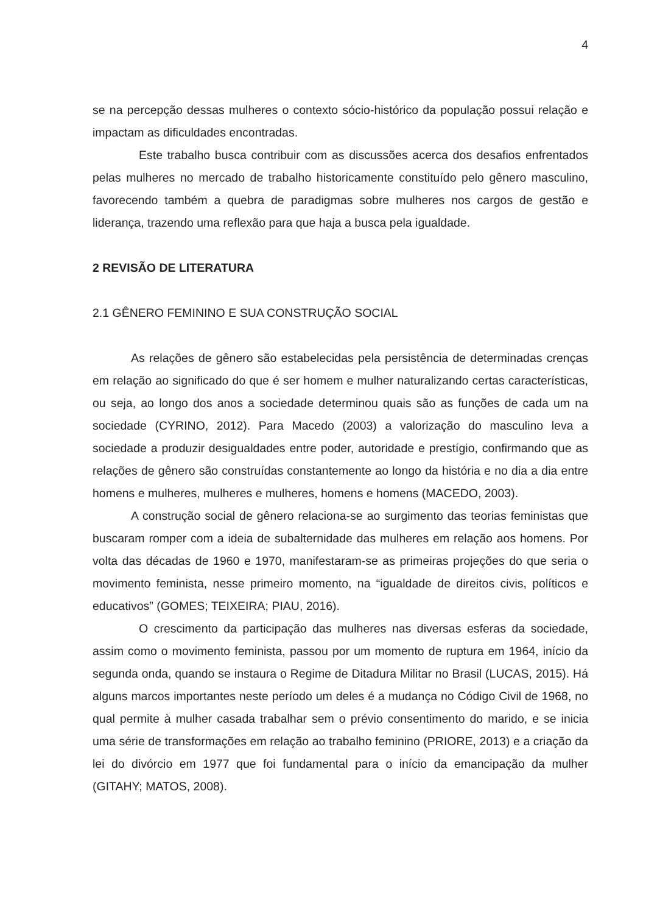4
se na percepção dessas mulheres o contexto sócio-histórico da população possui relação e impactam as dificuldades encontradas.
Este trabalho busca contribuir com as discussões acerca dos desafios enfrentados pelas mulheres no mercado de trabalho historicamente constituído pelo gênero masculino, favorecendo também a quebra de paradigmas sobre mulheres nos cargos de gestão e liderança, trazendo uma reflexão para que haja a busca pela igualdade.
2 REVISÃO DE LITERATURA
2.1 GÊNERO FEMININO E SUA CONSTRUÇÃO SOCIAL
As relações de gênero são estabelecidas pela persistência de determinadas crenças em relação ao significado do que é ser homem e mulher naturalizando certas características, ou seja, ao longo dos anos a sociedade determinou quais são as funções de cada um na sociedade (CYRINO, 2012). Para Macedo (2003) a valorização do masculino leva a sociedade a produzir desigualdades entre poder, autoridade e prestígio, confirmando que as relações de gênero são construídas constantemente ao longo da história e no dia a dia entre homens e mulheres, mulheres e mulheres, homens e homens (MACEDO, 2003).
A construção social de gênero relaciona-se ao surgimento das teorias feministas que buscaram romper com a ideia de subalternidade das mulheres em relação aos homens. Por volta das décadas de 1960 e 1970, manifestaram-se as primeiras projeções do que seria o movimento feminista, nesse primeiro momento, na “igualdade de direitos civis, políticos e educativos” (GOMES; TEIXEIRA; PIAU, 2016).
O crescimento da participação das mulheres nas diversas esferas da sociedade, assim como o movimento feminista, passou por um momento de ruptura em 1964, início da segunda onda, quando se instaura o Regime de Ditadura Militar no Brasil (LUCAS, 2015). Há alguns marcos importantes neste período um deles é a mudança no Código Civil de 1968, no qual permite à mulher casada trabalhar sem o prévio consentimento do marido, e se inicia uma série de transformações em relação ao trabalho feminino (PRIORE, 2013) e a criação da lei do divórcio em 1977 que foi fundamental para o início da emancipação da mulher (GITAHY; MATOS, 2008).